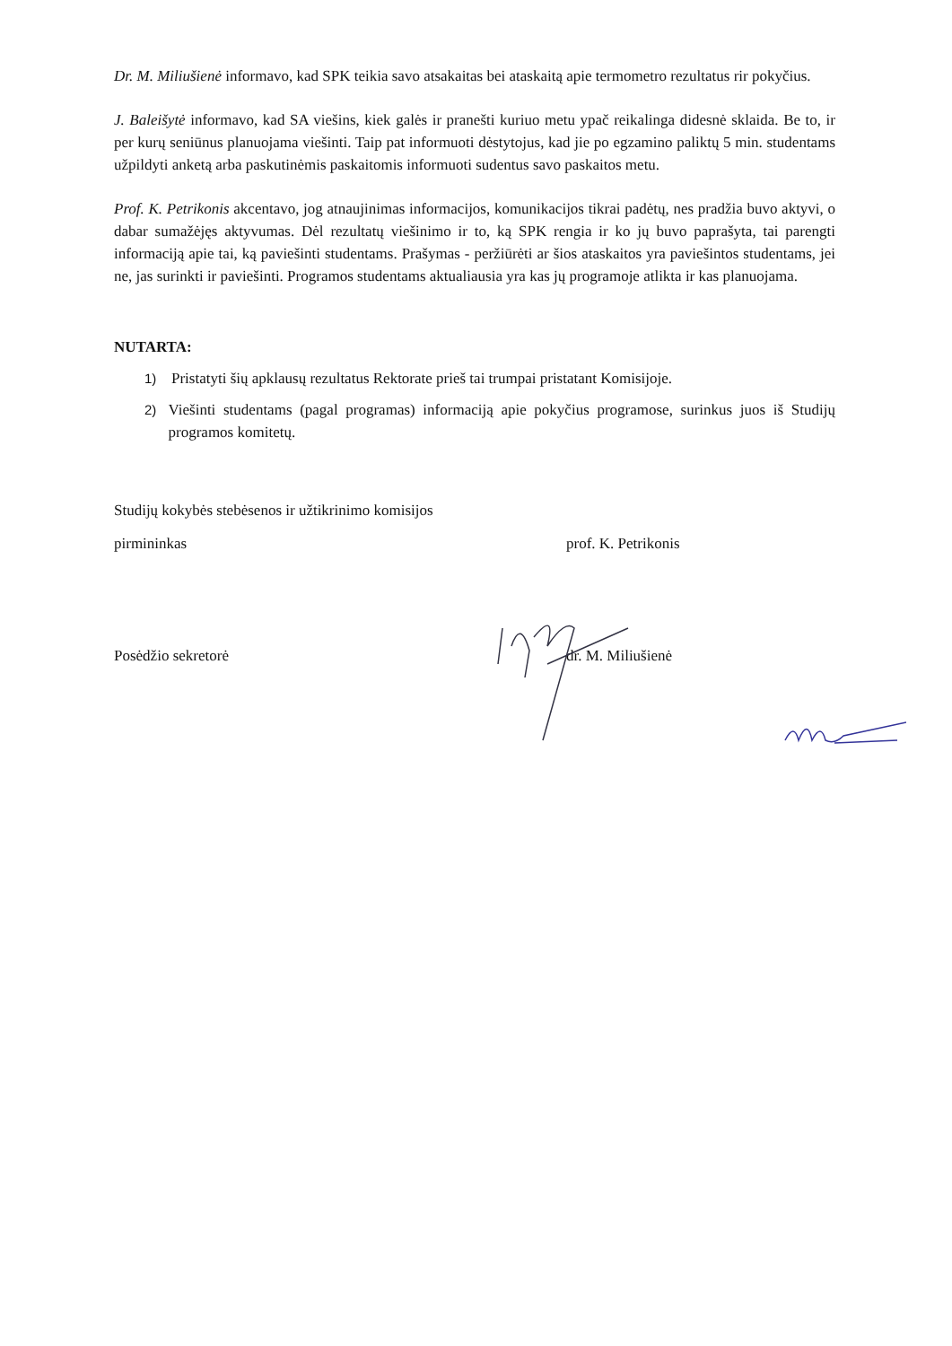Dr. M. Miliušienė informavo, kad SPK teikia savo atsakaitas bei ataskaitą apie termometro rezultatus rir pokyčius.
J. Baleišytė informavo, kad SA viešins, kiek galės ir pranešti kuriuo metu ypač reikalinga didesnė sklaida. Be to, ir per kurų seniūnus planuojama viešinti. Taip pat informuoti dėstytojus, kad jie po egzamino paliktų 5 min. studentams užpildyti anketą arba paskutinėmis paskaitomis informuoti sudentus savo paskaitos metu.
Prof. K. Petrikonis akcentavo, jog atnaujinimas informacijos, komunikacijos tikrai padėtų, nes pradžia buvo aktyvi, o dabar sumažėjęs aktyvumas. Dėl rezultatų viešinimo ir to, ką SPK rengia ir ko jų buvo paprašyta, tai parengti informaciją apie tai, ką paviešinti studentams. Prašymas - peržiūrėti ar šios ataskaitos yra paviešintos studentams, jei ne, jas surinkti ir paviešinti. Programos studentams aktualiausia yra kas jų programoje atlikta ir kas planuojama.
NUTARTA:
1) Pristatyti šių apklausų rezultatus Rektorate prieš tai trumpai pristatant Komisijoje.
2) Viešinti studentams (pagal programas) informaciją apie pokyčius programose, surinkus juos iš Studijų programos komitetų.
Studijų kokybės stebėsenos ir užtikrinimo komisijos
pirmininkas prof. K. Petrikonis
Posėdžio sekretorė dr. M. Miliušienė